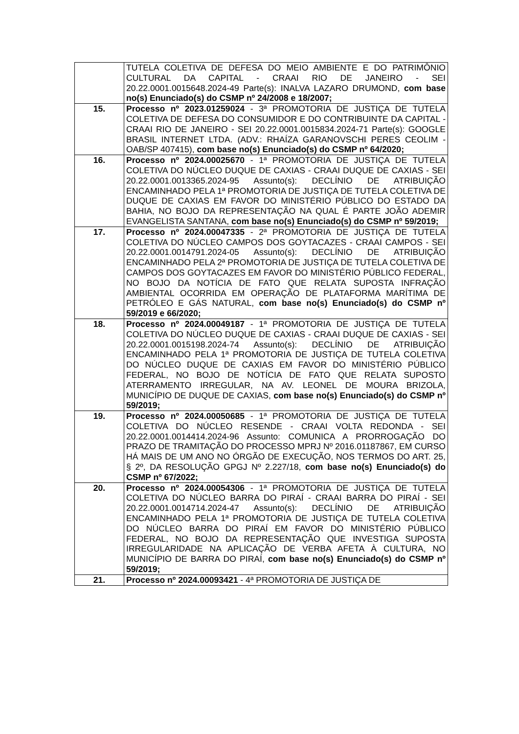| | TUTELA COLETIVA DE DEFESA DO MEIO AMBIENTE E DO PATRIMÔNIO CULTURAL DA CAPITAL - CRAAI RIO DE JANEIRO - SEI 20.22.0001.0015648.2024-49 Parte(s): INALVA LAZARO DRUMOND, com base no(s) Enunciado(s) do CSMP nº 24/2008 e 18/2007; |
| 15. | Processo nº 2023.01259024 - 3ª PROMOTORIA DE JUSTIÇA DE TUTELA COLETIVA DE DEFESA DO CONSUMIDOR E DO CONTRIBUINTE DA CAPITAL - CRAAI RIO DE JANEIRO - SEI 20.22.0001.0015834.2024-71 Parte(s): GOOGLE BRASIL INTERNET LTDA. (ADV.: RHAÍZA GARANOVSCHI PERES CEOLIM - OAB/SP 407415), com base no(s) Enunciado(s) do CSMP nº 64/2020; |
| 16. | Processo nº 2024.00025670 - 1ª PROMOTORIA DE JUSTIÇA DE TUTELA COLETIVA DO NÚCLEO DUQUE DE CAXIAS - CRAAI DUQUE DE CAXIAS - SEI 20.22.0001.0013365.2024-95 Assunto(s): DECLÍNIO DE ATRIBUIÇÃO ENCAMINHADO PELA 1ª PROMOTORIA DE JUSTIÇA DE TUTELA COLETIVA DE DUQUE DE CAXIAS EM FAVOR DO MINISTÉRIO PÚBLICO DO ESTADO DA BAHIA, NO BOJO DA REPRESENTAÇÃO NA QUAL É PARTE JOÃO ADEMIR EVANGELISTA SANTANA, com base no(s) Enunciado(s) do CSMP nº 59/2019; |
| 17. | Processo nº 2024.00047335 - 2ª PROMOTORIA DE JUSTIÇA DE TUTELA COLETIVA DO NÚCLEO CAMPOS DOS GOYTACAZES - CRAAI CAMPOS - SEI 20.22.0001.0014791.2024-05 Assunto(s): DECLÍNIO DE ATRIBUIÇÃO ENCAMINHADO PELA 2ª PROMOTORIA DE JUSTIÇA DE TUTELA COLETIVA DE CAMPOS DOS GOYTACAZES EM FAVOR DO MINISTÉRIO PÚBLICO FEDERAL, NO BOJO DA NOTÍCIA DE FATO QUE RELATA SUPOSTA INFRAÇÃO AMBIENTAL OCORRIDA EM OPERAÇÃO DE PLATAFORMA MARÍTIMA DE PETRÓLEO E GÁS NATURAL, com base no(s) Enunciado(s) do CSMP nº 59/2019 e 66/2020; |
| 18. | Processo nº 2024.00049187 - 1ª PROMOTORIA DE JUSTIÇA DE TUTELA COLETIVA DO NÚCLEO DUQUE DE CAXIAS - CRAAI DUQUE DE CAXIAS - SEI 20.22.0001.0015198.2024-74 Assunto(s): DECLÍNIO DE ATRIBUIÇÃO ENCAMINHADO PELA 1ª PROMOTORIA DE JUSTIÇA DE TUTELA COLETIVA DO NÚCLEO DUQUE DE CAXIAS EM FAVOR DO MINISTÉRIO PÚBLICO FEDERAL, NO BOJO DE NOTÍCIA DE FATO QUE RELATA SUPOSTO ATERRAMENTO IRREGULAR, NA AV. LEONEL DE MOURA BRIZOLA, MUNICÍPIO DE DUQUE DE CAXIAS, com base no(s) Enunciado(s) do CSMP nº 59/2019; |
| 19. | Processo nº 2024.00050685 - 1ª PROMOTORIA DE JUSTIÇA DE TUTELA COLETIVA DO NÚCLEO RESENDE - CRAAI VOLTA REDONDA - SEI 20.22.0001.0014414.2024-96 Assunto: COMUNICA A PRORROGAÇÃO DO PRAZO DE TRAMITAÇÃO DO PROCESSO MPRJ Nº 2016.01187867, EM CURSO HÁ MAIS DE UM ANO NO ÓRGÃO DE EXECUÇÃO, NOS TERMOS DO ART. 25, § 2º, DA RESOLUÇÃO GPGJ Nº 2.227/18, com base no(s) Enunciado(s) do CSMP nº 67/2022; |
| 20. | Processo nº 2024.00054306 - 1ª PROMOTORIA DE JUSTIÇA DE TUTELA COLETIVA DO NÚCLEO BARRA DO PIRAÍ - CRAAI BARRA DO PIRAÍ - SEI 20.22.0001.0014714.2024-47 Assunto(s): DECLÍNIO DE ATRIBUIÇÃO ENCAMINHADO PELA 1ª PROMOTORIA DE JUSTIÇA DE TUTELA COLETIVA DO NÚCLEO BARRA DO PIRAÍ EM FAVOR DO MINISTÉRIO PÚBLICO FEDERAL, NO BOJO DA REPRESENTAÇÃO QUE INVESTIGA SUPOSTA IRREGULARIDADE NA APLICAÇÃO DE VERBA AFETA À CULTURA, NO MUNICÍPIO DE BARRA DO PIRAÍ, com base no(s) Enunciado(s) do CSMP nº 59/2019; |
| 21. | Processo nº 2024.00093421 - 4ª PROMOTORIA DE JUSTIÇA DE |